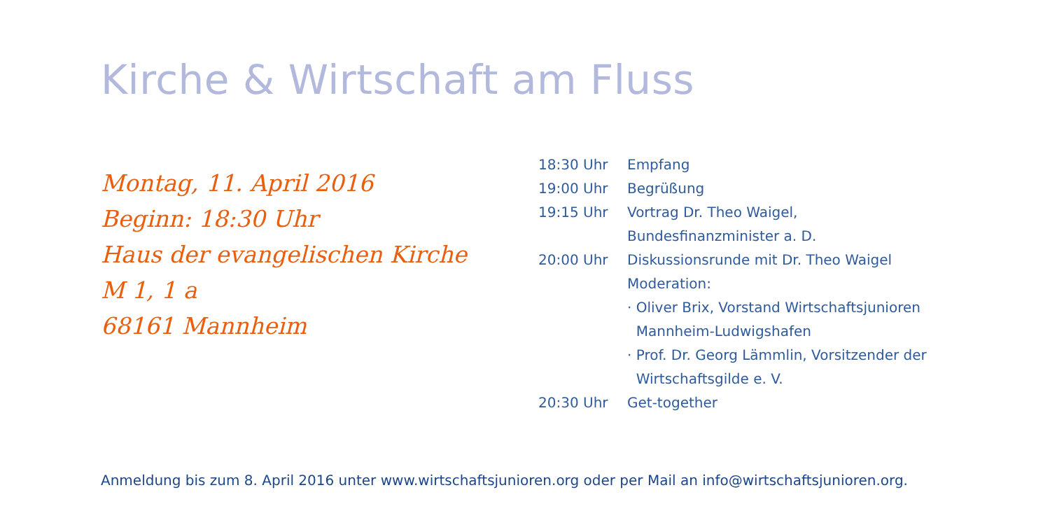Kirche & Wirtschaft am Fluss
Montag, 11. April 2016
Beginn: 18:30 Uhr
Haus der evangelischen Kirche
M 1, 1 a
68161 Mannheim
| 18:30 Uhr | Empfang |
| 19:00 Uhr | Begrüßung |
| 19:15 Uhr | Vortrag Dr. Theo Waigel, Bundesfinanzminister a. D. |
| 20:00 Uhr | Diskussionsrunde mit Dr. Theo Waigel Moderation: · Oliver Brix, Vorstand Wirtschaftsjunioren Mannheim-Ludwigshafen · Prof. Dr. Georg Lämmlin, Vorsitzender der Wirtschaftsgilde e. V. |
| 20:30 Uhr | Get-together |
Anmeldung bis zum 8. April 2016 unter www.wirtschaftsjunioren.org oder per Mail an info@wirtschaftsjunioren.org.